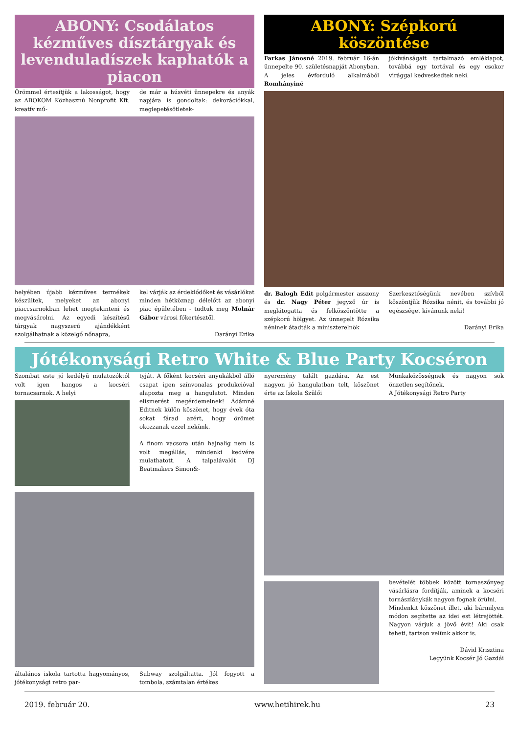ABONY: Csodálatos kézműves dísztárgyak és levenduladíszek kaphatók a piacon
Örömmel értesítjük a lakosságot, hogy az ABOKOM Közhasznú Nonprofit Kft. kreatív mű-
de már a húsvéti ünnepekre és anyák napjára is gondoltak: dekorációkkal, meglepetésötletek-
helyében újabb kézműves termékek készültek, melyeket az abonyi piaccsarnokban lehet megtekinteni és megvásárolni. Az egyedi készítésű tárgyak nagyszerű ajándékként szolgálhatnak a közelgő nőnapra,
kel várják az érdeklődőket és vásárlókat minden hétköznap délelőtt az abonyi piac épületében - tudtuk meg Molnár Gábor városi főkertésztől.
Darányi Erika
ABONY: Szépkorú köszöntése
Farkas Jánosné 2019. február 16-án ünnepelte 90. születésnapját Abonyban. A jeles évforduló alkalmából Romhányiné
jókívánságait tartalmazó emléklapot, továbbá egy tortával és egy csokor virággal kedveskedtek neki.
dr. Balogh Edit polgármester asszony és dr. Nagy Péter jegyző úr is meglátogatta és felköszöntötte a szépkorú hölgyet. Az ünnepelt Rózsika néninek átadták a miniszterelnök
Szerkesztőségünk nevében szívből köszöntjük Rózsika nénit, és további jó egészséget kívánunk neki!
Darányi Erika
Jótékonysági Retro White & Blue Party Kocséron
Szombat este jó kedélyű mulatozóktól volt igen hangos a kocséri tornacsarnok. A helyi
tyját. A főként kocséri anyukákból álló csapat igen színvonalas produkcióval alapozta meg a hangulatot. Minden elismerést megérdemelnek! Ádámné Editnek külön köszönet, hogy évek óta sokat fárad azért, hogy örömet okozzanak ezzel nekünk.
A finom vacsora után hajnalig nem is volt megállás, mindenki kedvére mulathatott. A talpalávalót DJ Beatmakers Simon&-
általános iskola tartotta hagyományos, jótékonysági retro par-
Subway szolgáltatta. Jól fogyott a tombola, számtalan értékes
nyeremény talált gazdára. Az est nagyon jó hangulatban telt, köszönet érte az Iskola Szülői
Munkaközösségnek és nagyon sok önzetlen segítőnek.
A Jótékonysági Retro Party
bevételét többek között tornaszőnyeg vásárlásra fordítják, aminek a kocséri tornászlánykák nagyon fognak örülni.
Mindenkit köszönet illet, aki bármilyen módon segítette az idei est létrejöttét. Nagyon várjuk a jövő évit! Aki csak teheti, tartson velünk akkor is.
Dávid Krisztina
Legyünk Kocsér Jó Gazdái
2019. február 20. www.hetihirek.hu 23